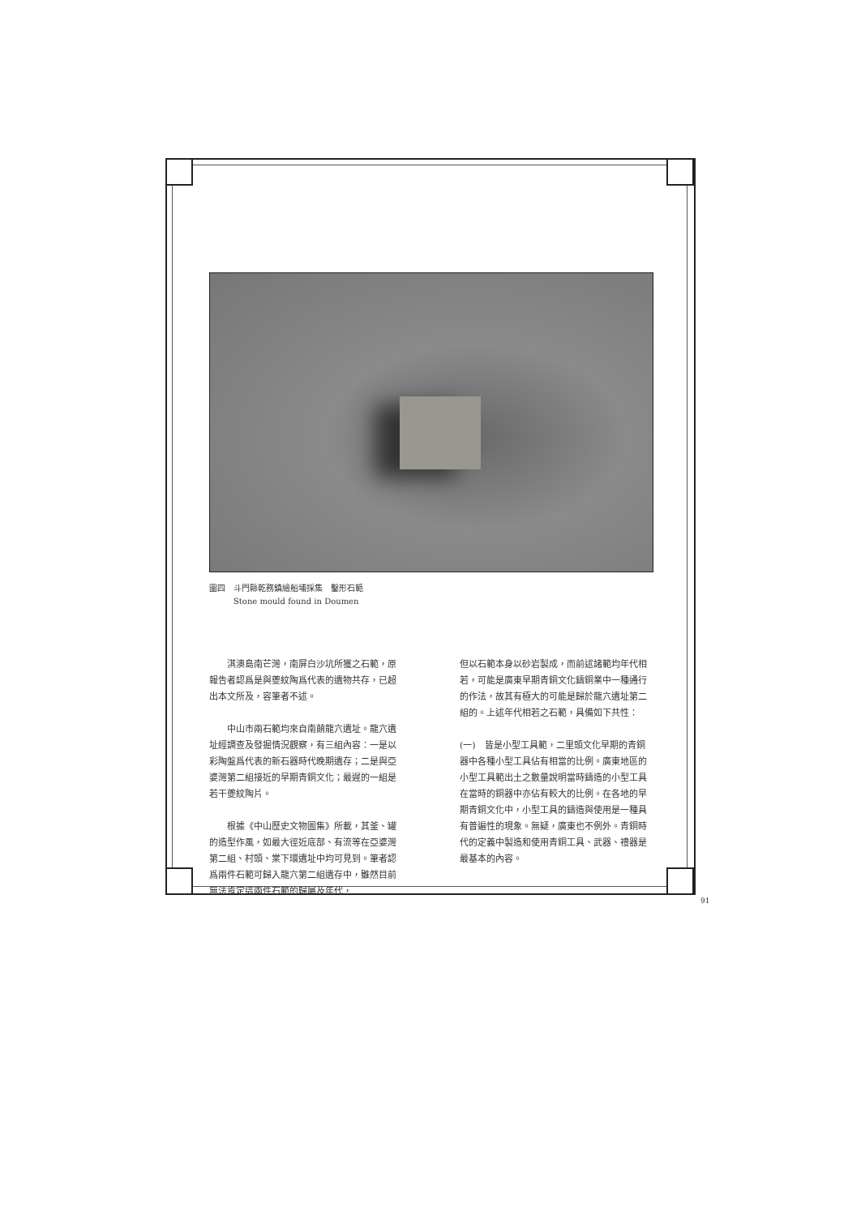圖四　斗門縣乾務鎮繪船埔採集　鑿形石範
　　　Stone mould found in Doumen
　　淇澳島南芒灣，南屏白沙坑所獲之石範，原報告者認爲是與夔紋陶爲代表的遺物共存，已超出本文所及，容筆者不述。
　　中山市兩石範均來自南蓢龍穴遺址。龍穴遺址經調查及發掘情況觀察，有三組內容：一是以彩陶盤爲代表的新石器時代晚期遺存；二是與亞婆灣第二組接近的早期青銅文化；最遲的一組是若干夔紋陶片。
　　根據《中山歷史文物圖集》所載，其釜、罐的造型作風，如最大徑近底部、有流等在亞婆灣第二組、村頭、棠下環遺址中均可見到。筆者認爲兩件石範可歸入龍穴第二組遺存中，雖然目前無法肯定這兩件石範的歸屬及年代，
但以石範本身以砂岩製成，而前述諸範均年代相若，可能是廣東早期青銅文化鑄銅業中一種通行的作法，故其有極大的可能是歸於龍穴遺址第二組的。上述年代相若之石範，具備如下共性：
(一)　皆是小型工具範，二里頭文化早期的青銅器中各種小型工具佔有相當的比例。廣東地區的小型工具範出土之數量說明當時鑄造的小型工具在當時的銅器中亦佔有較大的比例。在各地的早期青銅文化中，小型工具的鑄造與使用是一種具有普遍性的現象。無疑，廣東也不例外。青銅時代的定義中製造和使用青銅工具、武器、禮器是最基本的內容。
91